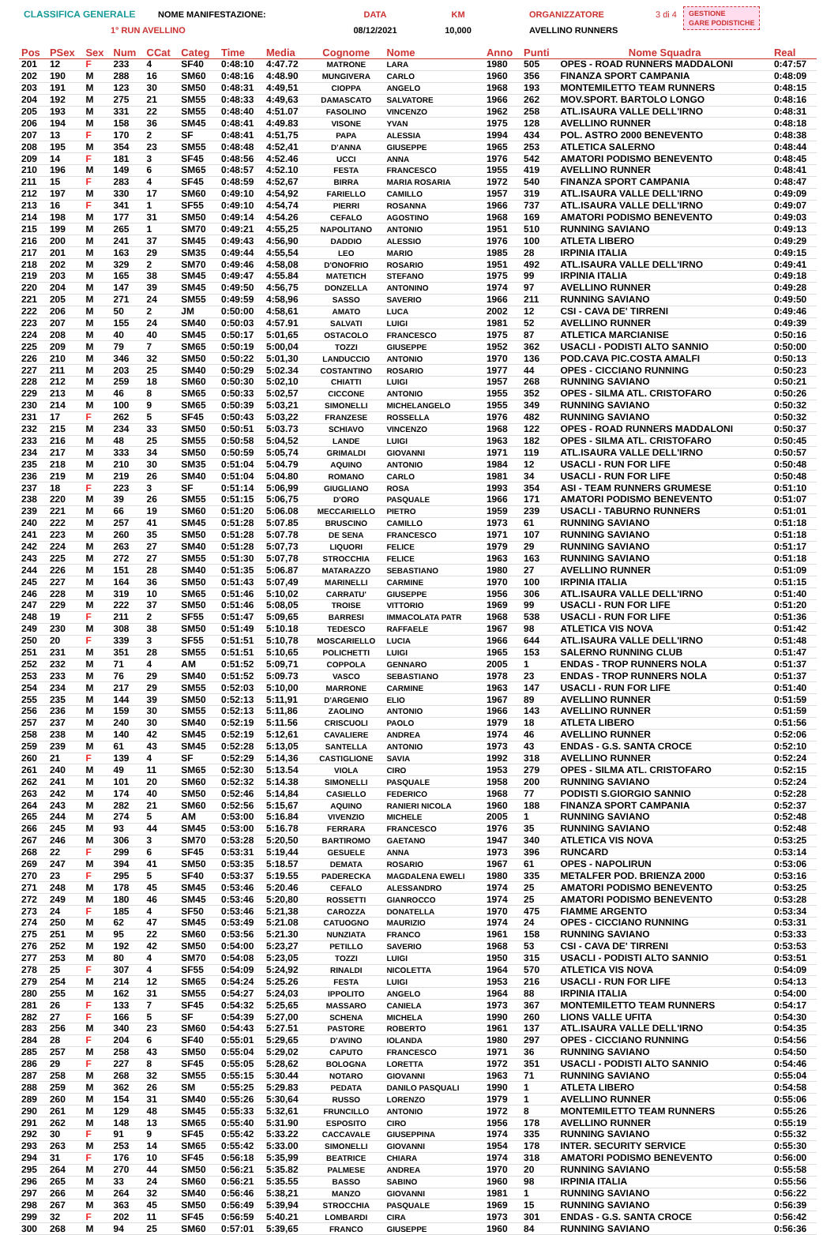CLASSIFICA GENERALE
NOME MANIFESTAZIONE:
1° RUN AVELLINO
DATA
08/12/2021
KM
10,000
ORGANIZZATORE
AVELLINO RUNNERS
3 di 4
GESTIONE
GARE PODISTICHE
| Pos | PSex | Sex | Num | CCat | Categ | Time | Media | Cognome | Nome | Anno | Punti | Nome Squadra | Real |
| --- | --- | --- | --- | --- | --- | --- | --- | --- | --- | --- | --- | --- | --- |
| 201 | 12 | F | 233 | 4 | SF40 | 0:48:10 | 4:47.72 | MATRONE | LARA | 1980 | 505 | OPES - ROAD RUNNERS MADDALONI | 0:47:57 |
| 202 | 190 | M | 288 | 16 | SM60 | 0:48:16 | 4:48.90 | MUNGIVERA | CARLO | 1960 | 356 | FINANZA SPORT CAMPANIA | 0:48:09 |
| 203 | 191 | M | 123 | 30 | SM50 | 0:48:31 | 4:49,51 | CIOPPA | ANGELO | 1968 | 193 | MONTEMILETTO TEAM RUNNERS | 0:48:15 |
| 204 | 192 | M | 275 | 21 | SM55 | 0:48:33 | 4:49,63 | DAMASCATO | SALVATORE | 1966 | 262 | MOV.SPORT. BARTOLO LONGO | 0:48:16 |
| 205 | 193 | M | 331 | 22 | SM55 | 0:48:40 | 4:51.07 | FASOLINO | VINCENZO | 1962 | 258 | ATL.ISAURA VALLE DELL'IRNO | 0:48:31 |
| 206 | 194 | M | 158 | 36 | SM45 | 0:48:41 | 4:49.83 | VISONE | YVAN | 1975 | 128 | AVELLINO RUNNER | 0:48:18 |
| 207 | 13 | F | 170 | 2 | SF | 0:48:41 | 4:51,75 | PAPA | ALESSIA | 1994 | 434 | POL. ASTRO 2000 BENEVENTO | 0:48:38 |
| 208 | 195 | M | 354 | 23 | SM55 | 0:48:48 | 4:52,41 | D'ANNA | GIUSEPPE | 1965 | 253 | ATLETICA SALERNO | 0:48:44 |
| 209 | 14 | F | 181 | 3 | SF45 | 0:48:56 | 4:52.46 | UCCI | ANNA | 1976 | 542 | AMATORI PODISMO BENEVENTO | 0:48:45 |
| 210 | 196 | M | 149 | 6 | SM65 | 0:48:57 | 4:52.10 | FESTA | FRANCESCO | 1955 | 419 | AVELLINO RUNNER | 0:48:41 |
| 211 | 15 | F | 283 | 4 | SF45 | 0:48:59 | 4:52,67 | BIRRA | MARIA ROSARIA | 1972 | 540 | FINANZA SPORT CAMPANIA | 0:48:47 |
| 212 | 197 | M | 330 | 17 | SM60 | 0:49:10 | 4:54,92 | FARIELLO | CAMILLO | 1957 | 319 | ATL.ISAURA VALLE DELL'IRNO | 0:49:09 |
| 213 | 16 | F | 341 | 1 | SF55 | 0:49:10 | 4:54,74 | PIERRI | ROSANNA | 1966 | 737 | ATL.ISAURA VALLE DELL'IRNO | 0:49:07 |
| 214 | 198 | M | 177 | 31 | SM50 | 0:49:14 | 4:54.26 | CEFALO | AGOSTINO | 1968 | 169 | AMATORI PODISMO BENEVENTO | 0:49:03 |
| 215 | 199 | M | 265 | 1 | SM70 | 0:49:21 | 4:55,25 | NAPOLITANO | ANTONIO | 1951 | 510 | RUNNING SAVIANO | 0:49:13 |
| 216 | 200 | M | 241 | 37 | SM45 | 0:49:43 | 4:56,90 | DADDIO | ALESSIO | 1976 | 100 | ATLETA LIBERO | 0:49:29 |
| 217 | 201 | M | 163 | 29 | SM35 | 0:49:44 | 4:55,54 | LEO | MARIO | 1985 | 28 | IRPINIA ITALIA | 0:49:15 |
| 218 | 202 | M | 329 | 2 | SM70 | 0:49:46 | 4:58,08 | D'ONOFRIO | ROSARIO | 1951 | 492 | ATL.ISAURA VALLE DELL'IRNO | 0:49:41 |
| 219 | 203 | M | 165 | 38 | SM45 | 0:49:47 | 4:55.84 | MATETICH | STEFANO | 1975 | 99 | IRPINIA ITALIA | 0:49:18 |
| 220 | 204 | M | 147 | 39 | SM45 | 0:49:50 | 4:56,75 | DONZELLA | ANTONINO | 1974 | 97 | AVELLINO RUNNER | 0:49:28 |
| 221 | 205 | M | 271 | 24 | SM55 | 0:49:59 | 4:58,96 | SASSO | SAVERIO | 1966 | 211 | RUNNING SAVIANO | 0:49:50 |
| 222 | 206 | M | 50 | 2 | JM | 0:50:00 | 4:58,61 | AMATO | LUCA | 2002 | 12 | CSI - CAVA DE' TIRRENI | 0:49:46 |
| 223 | 207 | M | 155 | 24 | SM40 | 0:50:03 | 4:57.91 | SALVATI | LUIGI | 1981 | 52 | AVELLINO RUNNER | 0:49:39 |
| 224 | 208 | M | 40 | 40 | SM45 | 0:50:17 | 5:01,65 | OSTACOLO | FRANCESCO | 1975 | 87 | ATLETICA MARCIANISE | 0:50:16 |
| 225 | 209 | M | 79 | 7 | SM65 | 0:50:19 | 5:00,04 | TOZZI | GIUSEPPE | 1952 | 362 | USACLI - PODISTI ALTO SANNIO | 0:50:00 |
| 226 | 210 | M | 346 | 32 | SM50 | 0:50:22 | 5:01,30 | LANDUCCIO | ANTONIO | 1970 | 136 | POD.CAVA PIC.COSTA AMALFI | 0:50:13 |
| 227 | 211 | M | 203 | 25 | SM40 | 0:50:29 | 5:02.34 | COSTANTINO | ROSARIO | 1977 | 44 | OPES - CICCIANO RUNNING | 0:50:23 |
| 228 | 212 | M | 259 | 18 | SM60 | 0:50:30 | 5:02,10 | CHIATTI | LUIGI | 1957 | 268 | RUNNING SAVIANO | 0:50:21 |
| 229 | 213 | M | 46 | 8 | SM65 | 0:50:33 | 5:02,57 | CICCONE | ANTONIO | 1955 | 352 | OPES - SILMA ATL. CRISTOFARO | 0:50:26 |
| 230 | 214 | M | 100 | 9 | SM65 | 0:50:39 | 5:03,21 | SIMONELLI | MICHELANGELO | 1955 | 349 | RUNNING SAVIANO | 0:50:32 |
| 231 | 17 | F | 262 | 5 | SF45 | 0:50:43 | 5:03,22 | FRANZESE | ROSSELLA | 1976 | 482 | RUNNING SAVIANO | 0:50:32 |
| 232 | 215 | M | 234 | 33 | SM50 | 0:50:51 | 5:03.73 | SCHIAVO | VINCENZO | 1968 | 122 | OPES - ROAD RUNNERS MADDALONI | 0:50:37 |
| 233 | 216 | M | 48 | 25 | SM55 | 0:50:58 | 5:04,52 | LANDE | LUIGI | 1963 | 182 | OPES - SILMA ATL. CRISTOFARO | 0:50:45 |
| 234 | 217 | M | 333 | 34 | SM50 | 0:50:59 | 5:05,74 | GRIMALDI | GIOVANNI | 1971 | 119 | ATL.ISAURA VALLE DELL'IRNO | 0:50:57 |
| 235 | 218 | M | 210 | 30 | SM35 | 0:51:04 | 5:04.79 | AQUINO | ANTONIO | 1984 | 12 | USACLI - RUN FOR LIFE | 0:50:48 |
| 236 | 219 | M | 219 | 26 | SM40 | 0:51:04 | 5:04.80 | ROMANO | CARLO | 1981 | 34 | USACLI - RUN FOR LIFE | 0:50:48 |
| 237 | 18 | F | 223 | 3 | SF | 0:51:14 | 5:06,99 | GIUGLIANO | ROSA | 1993 | 354 | ASI - TEAM RUNNERS GRUMESE | 0:51:10 |
| 238 | 220 | M | 39 | 26 | SM55 | 0:51:15 | 5:06,75 | D'ORO | PASQUALE | 1966 | 171 | AMATORI PODISMO BENEVENTO | 0:51:07 |
| 239 | 221 | M | 66 | 19 | SM60 | 0:51:20 | 5:06.08 | MECCARIELLO | PIETRO | 1959 | 239 | USACLI - TABURNO RUNNERS | 0:51:01 |
| 240 | 222 | M | 257 | 41 | SM45 | 0:51:28 | 5:07.85 | BRUSCINO | CAMILLO | 1973 | 61 | RUNNING SAVIANO | 0:51:18 |
| 241 | 223 | M | 260 | 35 | SM50 | 0:51:28 | 5:07.78 | DE SENA | FRANCESCO | 1971 | 107 | RUNNING SAVIANO | 0:51:18 |
| 242 | 224 | M | 263 | 27 | SM40 | 0:51:28 | 5:07,73 | LIQUORI | FELICE | 1979 | 29 | RUNNING SAVIANO | 0:51:17 |
| 243 | 225 | M | 272 | 27 | SM55 | 0:51:30 | 5:07,78 | STROCCHIA | FELICE | 1963 | 163 | RUNNING SAVIANO | 0:51:18 |
| 244 | 226 | M | 151 | 28 | SM40 | 0:51:35 | 5:06.87 | MATARAZZO | SEBASTIANO | 1980 | 27 | AVELLINO RUNNER | 0:51:09 |
| 245 | 227 | M | 164 | 36 | SM50 | 0:51:43 | 5:07,49 | MARINELLI | CARMINE | 1970 | 100 | IRPINIA ITALIA | 0:51:15 |
| 246 | 228 | M | 319 | 10 | SM65 | 0:51:46 | 5:10,02 | CARRATU' | GIUSEPPE | 1956 | 306 | ATL.ISAURA VALLE DELL'IRNO | 0:51:40 |
| 247 | 229 | M | 222 | 37 | SM50 | 0:51:46 | 5:08,05 | TROISE | VITTORIO | 1969 | 99 | USACLI - RUN FOR LIFE | 0:51:20 |
| 248 | 19 | F | 211 | 2 | SF55 | 0:51:47 | 5:09,65 | BARRESI | IMMACOLATA PATR | 1968 | 538 | USACLI - RUN FOR LIFE | 0:51:36 |
| 249 | 230 | M | 308 | 38 | SM50 | 0:51:49 | 5:10.18 | TEDESCO | RAFFAELE | 1967 | 98 | ATLETICA VIS NOVA | 0:51:42 |
| 250 | 20 | F | 339 | 3 | SF55 | 0:51:51 | 5:10,78 | MOSCARIELLO | LUCIA | 1966 | 644 | ATL.ISAURA VALLE DELL'IRNO | 0:51:48 |
| 251 | 231 | M | 351 | 28 | SM55 | 0:51:51 | 5:10,65 | POLICHETTI | LUIGI | 1965 | 153 | SALERNO RUNNING CLUB | 0:51:47 |
| 252 | 232 | M | 71 | 4 | AM | 0:51:52 | 5:09,71 | COPPOLA | GENNARO | 2005 | 1 | ENDAS - TROP RUNNERS NOLA | 0:51:37 |
| 253 | 233 | M | 76 | 29 | SM40 | 0:51:52 | 5:09.73 | VASCO | SEBASTIANO | 1978 | 23 | ENDAS - TROP RUNNERS NOLA | 0:51:37 |
| 254 | 234 | M | 217 | 29 | SM55 | 0:52:03 | 5:10,00 | MARRONE | CARMINE | 1963 | 147 | USACLI - RUN FOR LIFE | 0:51:40 |
| 255 | 235 | M | 144 | 39 | SM50 | 0:52:13 | 5:11,91 | D'ARGENIO | ELIO | 1967 | 89 | AVELLINO RUNNER | 0:51:59 |
| 256 | 236 | M | 159 | 30 | SM55 | 0:52:13 | 5:11,86 | ZAOLINO | ANTONIO | 1966 | 143 | AVELLINO RUNNER | 0:51:59 |
| 257 | 237 | M | 240 | 30 | SM40 | 0:52:19 | 5:11.56 | CRISCUOLI | PAOLO | 1979 | 18 | ATLETA LIBERO | 0:51:56 |
| 258 | 238 | M | 140 | 42 | SM45 | 0:52:19 | 5:12,61 | CAVALIERE | ANDREA | 1974 | 46 | AVELLINO RUNNER | 0:52:06 |
| 259 | 239 | M | 61 | 43 | SM45 | 0:52:28 | 5:13,05 | SANTELLA | ANTONIO | 1973 | 43 | ENDAS - G.S. SANTA CROCE | 0:52:10 |
| 260 | 21 | F | 139 | 4 | SF | 0:52:29 | 5:14,36 | CASTIGLIONE | SAVIA | 1992 | 318 | AVELLINO RUNNER | 0:52:24 |
| 261 | 240 | M | 49 | 11 | SM65 | 0:52:30 | 5:13.54 | VIOLA | CIRO | 1953 | 279 | OPES - SILMA ATL. CRISTOFARO | 0:52:15 |
| 262 | 241 | M | 101 | 20 | SM60 | 0:52:32 | 5:14.38 | SIMONELLI | PASQUALE | 1958 | 200 | RUNNING SAVIANO | 0:52:24 |
| 263 | 242 | M | 174 | 40 | SM50 | 0:52:46 | 5:14,84 | CASIELLO | FEDERICO | 1968 | 77 | PODISTI S.GIORGIO SANNIO | 0:52:28 |
| 264 | 243 | M | 282 | 21 | SM60 | 0:52:56 | 5:15,67 | AQUINO | RANIERI NICOLA | 1960 | 188 | FINANZA SPORT CAMPANIA | 0:52:37 |
| 265 | 244 | M | 274 | 5 | AM | 0:53:00 | 5:16.84 | VIVENZIO | MICHELE | 2005 | 1 | RUNNING SAVIANO | 0:52:48 |
| 266 | 245 | M | 93 | 44 | SM45 | 0:53:00 | 5:16.78 | FERRARA | FRANCESCO | 1976 | 35 | RUNNING SAVIANO | 0:52:48 |
| 267 | 246 | M | 306 | 3 | SM70 | 0:53:28 | 5:20,50 | BARTIROMO | GAETANO | 1947 | 340 | ATLETICA VIS NOVA | 0:53:25 |
| 268 | 22 | F | 299 | 6 | SF45 | 0:53:31 | 5:19,44 | GESUELE | ANNA | 1973 | 396 | RUNCARD | 0:53:14 |
| 269 | 247 | M | 394 | 41 | SM50 | 0:53:35 | 5:18.57 | DEMATA | ROSARIO | 1967 | 61 | OPES - NAPOLIRUN | 0:53:06 |
| 270 | 23 | F | 295 | 5 | SF40 | 0:53:37 | 5:19.55 | PADERECKA | MAGDALENA EWELI | 1980 | 335 | METALFER POD. BRIENZA 2000 | 0:53:16 |
| 271 | 248 | M | 178 | 45 | SM45 | 0:53:46 | 5:20.46 | CEFALO | ALESSANDRO | 1974 | 25 | AMATORI PODISMO BENEVENTO | 0:53:25 |
| 272 | 249 | M | 180 | 46 | SM45 | 0:53:46 | 5:20,80 | ROSSETTI | GIANROCCO | 1974 | 25 | AMATORI PODISMO BENEVENTO | 0:53:28 |
| 273 | 24 | F | 185 | 4 | SF50 | 0:53:46 | 5:21,38 | CAROZZA | DONATELLA | 1970 | 475 | FIAMME ARGENTO | 0:53:34 |
| 274 | 250 | M | 62 | 47 | SM45 | 0:53:49 | 5:21.08 | CATUOGNO | MAURIZIO | 1974 | 24 | OPES - CICCIANO RUNNING | 0:53:31 |
| 275 | 251 | M | 95 | 22 | SM60 | 0:53:56 | 5:21.30 | NUNZIATA | FRANCO | 1961 | 158 | RUNNING SAVIANO | 0:53:33 |
| 276 | 252 | M | 192 | 42 | SM50 | 0:54:00 | 5:23,27 | PETILLO | SAVERIO | 1968 | 53 | CSI - CAVA DE' TIRRENI | 0:53:53 |
| 277 | 253 | M | 80 | 4 | SM70 | 0:54:08 | 5:23,05 | TOZZI | LUIGI | 1950 | 315 | USACLI - PODISTI ALTO SANNIO | 0:53:51 |
| 278 | 25 | F | 307 | 4 | SF55 | 0:54:09 | 5:24,92 | RINALDI | NICOLETTA | 1964 | 570 | ATLETICA VIS NOVA | 0:54:09 |
| 279 | 254 | M | 214 | 12 | SM65 | 0:54:24 | 5:25.26 | FESTA | LUIGI | 1953 | 216 | USACLI - RUN FOR LIFE | 0:54:13 |
| 280 | 255 | M | 162 | 31 | SM55 | 0:54:27 | 5:24,03 | IPPOLITO | ANGELO | 1964 | 88 | IRPINIA ITALIA | 0:54:00 |
| 281 | 26 | F | 133 | 7 | SF45 | 0:54:32 | 5:25,65 | MASSARO | CANIELA | 1973 | 367 | MONTEMILETTO TEAM RUNNERS | 0:54:17 |
| 282 | 27 | F | 166 | 5 | SF | 0:54:39 | 5:27,00 | SCHENA | MICHELA | 1990 | 260 | LIONS VALLE UFITA | 0:54:30 |
| 283 | 256 | M | 340 | 23 | SM60 | 0:54:43 | 5:27.51 | PASTORE | ROBERTO | 1961 | 137 | ATL.ISAURA VALLE DELL'IRNO | 0:54:35 |
| 284 | 28 | F | 204 | 6 | SF40 | 0:55:01 | 5:29,65 | D'AVINO | IOLANDA | 1980 | 297 | OPES - CICCIANO RUNNING | 0:54:56 |
| 285 | 257 | M | 258 | 43 | SM50 | 0:55:04 | 5:29,02 | CAPUTO | FRANCESCO | 1971 | 36 | RUNNING SAVIANO | 0:54:50 |
| 286 | 29 | F | 227 | 8 | SF45 | 0:55:05 | 5:28,62 | BOLOGNA | LORETTA | 1972 | 351 | USACLI - PODISTI ALTO SANNIO | 0:54:46 |
| 287 | 258 | M | 268 | 32 | SM55 | 0:55:15 | 5:30.44 | NOTARO | GIOVANNI | 1963 | 71 | RUNNING SAVIANO | 0:55:04 |
| 288 | 259 | M | 362 | 26 | SM | 0:55:25 | 5:29.83 | PEDATA | DANILO PASQUALI | 1990 | 1 | ATLETA LIBERO | 0:54:58 |
| 289 | 260 | M | 154 | 31 | SM40 | 0:55:26 | 5:30,64 | RUSSO | LORENZO | 1979 | 1 | AVELLINO RUNNER | 0:55:06 |
| 290 | 261 | M | 129 | 48 | SM45 | 0:55:33 | 5:32,61 | FRUNCILLO | ANTONIO | 1972 | 8 | MONTEMILETTO TEAM RUNNERS | 0:55:26 |
| 291 | 262 | M | 148 | 13 | SM65 | 0:55:40 | 5:31.90 | ESPOSITO | CIRO | 1956 | 178 | AVELLINO RUNNER | 0:55:19 |
| 292 | 30 | F | 91 | 9 | SF45 | 0:55:42 | 5:33.22 | CACCAVALE | GIUSEPPINA | 1974 | 335 | RUNNING SAVIANO | 0:55:32 |
| 293 | 263 | M | 253 | 14 | SM65 | 0:55:42 | 5:33.00 | SIMONELLI | GIOVANNI | 1954 | 178 | INTER. SECURITY SERVICE | 0:55:30 |
| 294 | 31 | F | 176 | 10 | SF45 | 0:56:18 | 5:35,99 | BEATRICE | CHIARA | 1974 | 318 | AMATORI PODISMO BENEVENTO | 0:56:00 |
| 295 | 264 | M | 270 | 44 | SM50 | 0:56:21 | 5:35.82 | PALMESE | ANDREA | 1970 | 20 | RUNNING SAVIANO | 0:55:58 |
| 296 | 265 | M | 33 | 24 | SM60 | 0:56:21 | 5:35.55 | BASSO | SABINO | 1960 | 98 | IRPINIA ITALIA | 0:55:56 |
| 297 | 266 | M | 264 | 32 | SM40 | 0:56:46 | 5:38,21 | MANZO | GIOVANNI | 1981 | 1 | RUNNING SAVIANO | 0:56:22 |
| 298 | 267 | M | 363 | 45 | SM50 | 0:56:49 | 5:39,94 | STROCCHIA | PASQUALE | 1969 | 15 | RUNNING SAVIANO | 0:56:39 |
| 299 | 32 | F | 202 | 11 | SF45 | 0:56:59 | 5:40.21 | LOMBARDI | CIRA | 1973 | 301 | ENDAS - G.S. SANTA CROCE | 0:56:42 |
| 300 | 268 | M | 94 | 25 | SM60 | 0:57:01 | 5:39,65 | FRANCO | GIUSEPPE | 1960 | 84 | RUNNING SAVIANO | 0:56:36 |